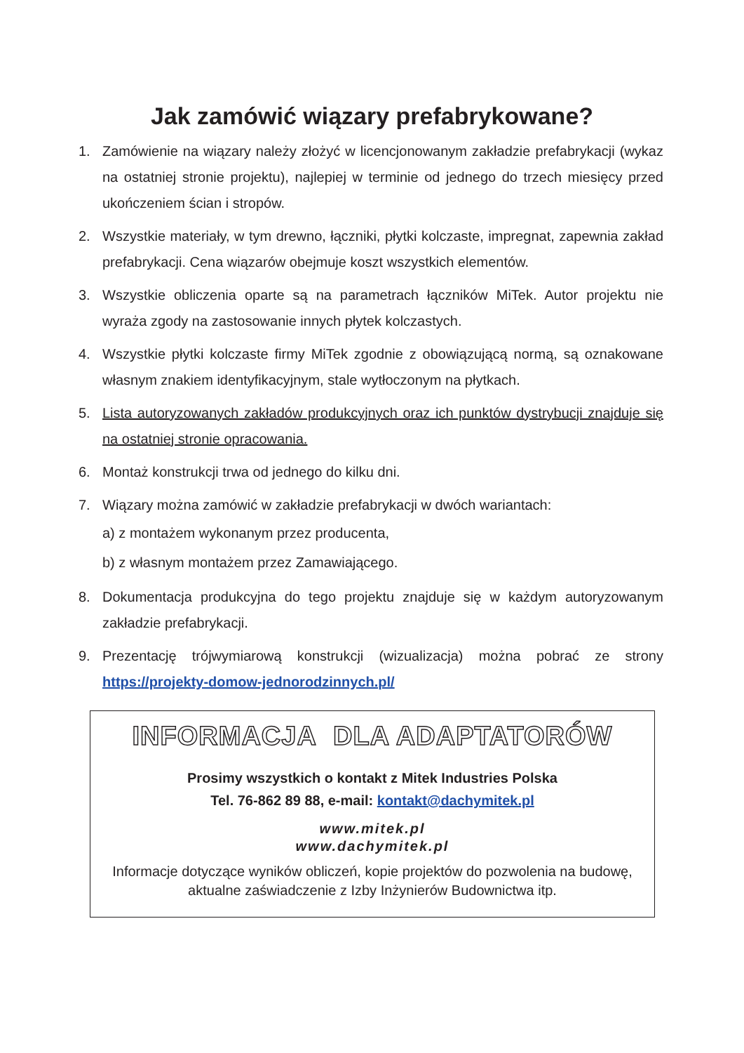Jak zamówić wiązary prefabrykowane?
1. Zamówienie na wiązary należy złożyć w licencjonowanym zakładzie prefabrykacji (wykaz na ostatniej stronie projektu), najlepiej w terminie od jednego do trzech miesięcy przed ukończeniem ścian i stropów.
2. Wszystkie materiały, w tym drewno, łączniki, płytki kolczaste, impregnat, zapewnia zakład prefabrykacji. Cena wiązarów obejmuje koszt wszystkich elementów.
3. Wszystkie obliczenia oparte są na parametrach łączników MiTek. Autor projektu nie wyraża zgody na zastosowanie innych płytek kolczastych.
4. Wszystkie płytki kolczaste firmy MiTek zgodnie z obowiązującą normą, są oznakowane własnym znakiem identyfikacyjnym, stale wytłoczonym na płytkach.
5. Lista autoryzowanych zakładów produkcyjnych oraz ich punktów dystrybucji znajduje się na ostatniej stronie opracowania.
6. Montaż konstrukcji trwa od jednego do kilku dni.
7. Wiązary można zamówić w zakładzie prefabrykacji w dwóch wariantach:
a) z montażem wykonanym przez producenta,
b) z własnym montażem przez Zamawiającego.
8. Dokumentacja produkcyjna do tego projektu znajduje się w każdym autoryzowanym zakładzie prefabrykacji.
9. Prezentację trójwymiarową konstrukcji (wizualizacja) można pobrać ze strony https://projekty-domow-jednorodzinnych.pl/
INFORMACJA DLA ADAPTATORÓW
Prosimy wszystkich o kontakt z Mitek Industries Polska
Tel. 76-862 89 88, e-mail: kontakt@dachymitek.pl
www.mitek.pl
www.dachymitek.pl
Informacje dotyczące wyników obliczeń, kopie projektów do pozwolenia na budowę, aktualne zaświadczenie z Izby Inżynierów Budownictwa itp.